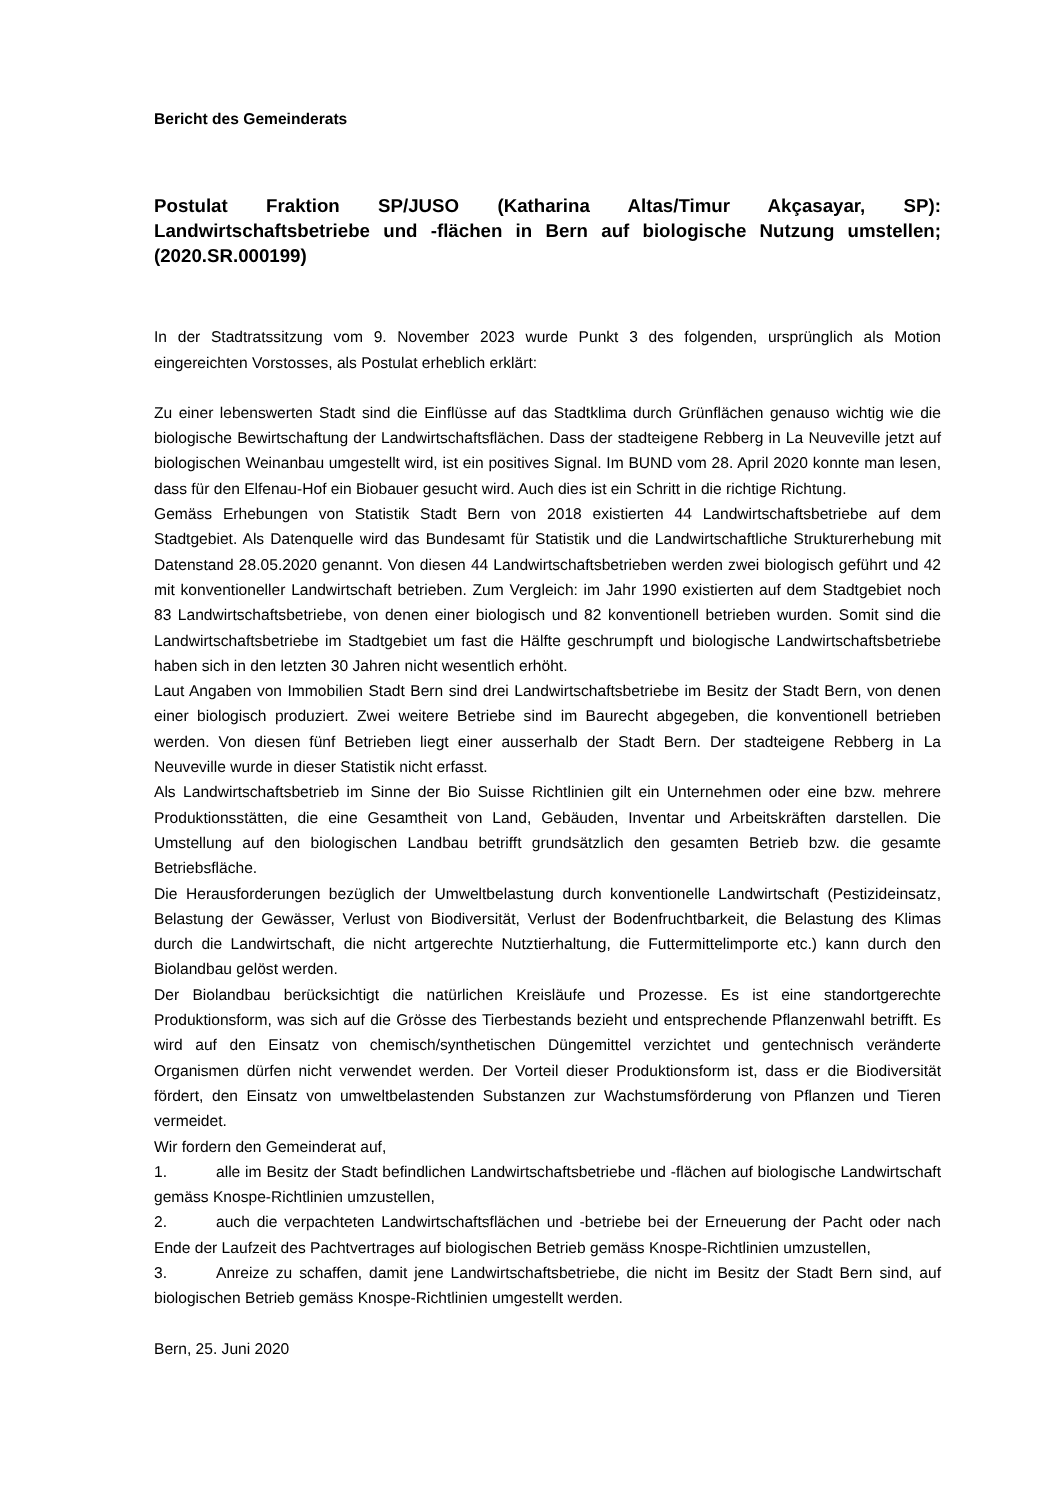Bericht des Gemeinderats
Postulat Fraktion SP/JUSO (Katharina Altas/Timur Akçasayar, SP): Landwirtschaftsbetriebe und -flächen in Bern auf biologische Nutzung umstellen; (2020.SR.000199)
In der Stadtratssitzung vom 9. November 2023 wurde Punkt 3 des folgenden, ursprünglich als Motion eingereichten Vorstosses, als Postulat erheblich erklärt:
Zu einer lebenswerten Stadt sind die Einflüsse auf das Stadtklima durch Grünflächen genauso wichtig wie die biologische Bewirtschaftung der Landwirtschaftsflächen. Dass der stadteigene Rebberg in La Neuveville jetzt auf biologischen Weinanbau umgestellt wird, ist ein positives Signal. Im BUND vom 28. April 2020 konnte man lesen, dass für den Elfenau-Hof ein Biobauer gesucht wird. Auch dies ist ein Schritt in die richtige Richtung.
Gemäss Erhebungen von Statistik Stadt Bern von 2018 existierten 44 Landwirtschaftsbetriebe auf dem Stadtgebiet. Als Datenquelle wird das Bundesamt für Statistik und die Landwirtschaftliche Strukturerhebung mit Datenstand 28.05.2020 genannt. Von diesen 44 Landwirtschaftsbetrieben werden zwei biologisch geführt und 42 mit konventioneller Landwirtschaft betrieben. Zum Vergleich: im Jahr 1990 existierten auf dem Stadtgebiet noch 83 Landwirtschaftsbetriebe, von denen einer biologisch und 82 konventionell betrieben wurden. Somit sind die Landwirtschaftsbetriebe im Stadtgebiet um fast die Hälfte geschrumpft und biologische Landwirtschaftsbetriebe haben sich in den letzten 30 Jahren nicht wesentlich erhöht.
Laut Angaben von Immobilien Stadt Bern sind drei Landwirtschaftsbetriebe im Besitz der Stadt Bern, von denen einer biologisch produziert. Zwei weitere Betriebe sind im Baurecht abgegeben, die konventionell betrieben werden. Von diesen fünf Betrieben liegt einer ausserhalb der Stadt Bern. Der stadteigene Rebberg in La Neuveville wurde in dieser Statistik nicht erfasst.
Als Landwirtschaftsbetrieb im Sinne der Bio Suisse Richtlinien gilt ein Unternehmen oder eine bzw. mehrere Produktionsstätten, die eine Gesamtheit von Land, Gebäuden, Inventar und Arbeitskräften darstellen. Die Umstellung auf den biologischen Landbau betrifft grundsätzlich den gesamten Betrieb bzw. die gesamte Betriebsfläche.
Die Herausforderungen bezüglich der Umweltbelastung durch konventionelle Landwirtschaft (Pestizideinsatz, Belastung der Gewässer, Verlust von Biodiversität, Verlust der Bodenfruchtbarkeit, die Belastung des Klimas durch die Landwirtschaft, die nicht artgerechte Nutztierhaltung, die Futtermittelimporte etc.) kann durch den Biolandbau gelöst werden.
Der Biolandbau berücksichtigt die natürlichen Kreisläufe und Prozesse. Es ist eine standortgerechte Produktionsform, was sich auf die Grösse des Tierbestands bezieht und entsprechende Pflanzenwahl betrifft. Es wird auf den Einsatz von chemisch/synthetischen Düngemittel verzichtet und gentechnisch veränderte Organismen dürfen nicht verwendet werden. Der Vorteil dieser Produktionsform ist, dass er die Biodiversität fördert, den Einsatz von umweltbelastenden Substanzen zur Wachstumsförderung von Pflanzen und Tieren vermeidet.
Wir fordern den Gemeinderat auf,
1. alle im Besitz der Stadt befindlichen Landwirtschaftsbetriebe und -flächen auf biologische Landwirtschaft gemäss Knospe-Richtlinien umzustellen,
2. auch die verpachteten Landwirtschaftsflächen und -betriebe bei der Erneuerung der Pacht oder nach Ende der Laufzeit des Pachtvertrages auf biologischen Betrieb gemäss Knospe-Richtlinien umzustellen,
3. Anreize zu schaffen, damit jene Landwirtschaftsbetriebe, die nicht im Besitz der Stadt Bern sind, auf biologischen Betrieb gemäss Knospe-Richtlinien umgestellt werden.
Bern, 25. Juni 2020